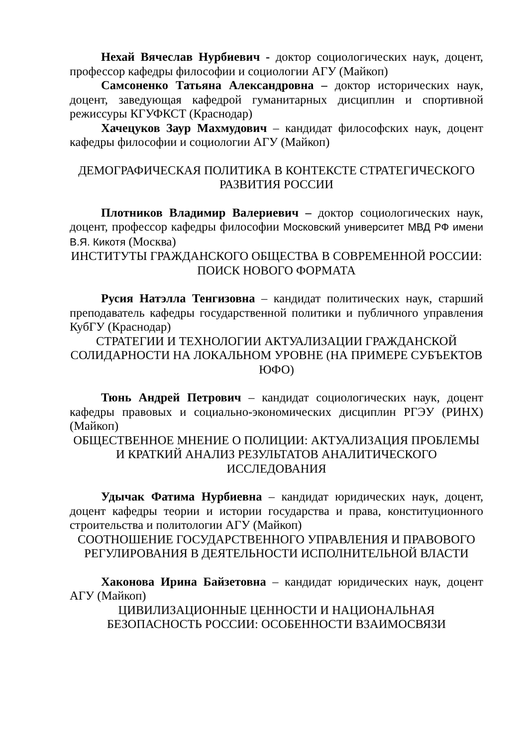Нехай Вячеслав Нурбиевич - доктор социологических наук, доцент, профессор кафедры философии и социологии АГУ (Майкоп)
Самсоненко Татьяна Александровна – доктор исторических наук, доцент, заведующая кафедрой гуманитарных дисциплин и спортивной режиссуры КГУФКСТ (Краснодар)
Хачецуков Заур Махмудович – кандидат философских наук, доцент кафедры философии и социологии АГУ (Майкоп)
ДЕМОГРАФИЧЕСКАЯ ПОЛИТИКА В КОНТЕКСТЕ СТРАТЕГИЧЕСКОГО РАЗВИТИЯ РОССИИ
Плотников Владимир Валериевич – доктор социологических наук, доцент, профессор кафедры философии Московский университет МВД РФ имени В.Я. Кикотя (Москва)
ИНСТИТУТЫ ГРАЖДАНСКОГО ОБЩЕСТВА В СОВРЕМЕННОЙ РОССИИ: ПОИСК НОВОГО ФОРМАТА
Русия Натэлла Тенгизовна – кандидат политических наук, старший преподаватель кафедры государственной политики и публичного управления КубГУ (Краснодар)
СТРАТЕГИИ И ТЕХНОЛОГИИ АКТУАЛИЗАЦИИ ГРАЖДАНСКОЙ СОЛИДАРНОСТИ НА ЛОКАЛЬНОМ УРОВНЕ (НА ПРИМЕРЕ СУБЪЕКТОВ ЮФО)
Тюнь Андрей Петрович – кандидат социологических наук, доцент кафедры правовых и социально-экономических дисциплин РГЭУ (РИНХ) (Майкоп)
ОБЩЕСТВЕННОЕ МНЕНИЕ О ПОЛИЦИИ: АКТУАЛИЗАЦИЯ ПРОБЛЕМЫ И КРАТКИЙ АНАЛИЗ РЕЗУЛЬТАТОВ АНАЛИТИЧЕСКОГО ИССЛЕДОВАНИЯ
Удычак Фатима Нурбиевна – кандидат юридических наук, доцент, доцент кафедры теории и истории государства и права, конституционного строительства и политологии АГУ (Майкоп)
СООТНОШЕНИЕ ГОСУДАРСТВЕННОГО УПРАВЛЕНИЯ И ПРАВОВОГО РЕГУЛИРОВАНИЯ В ДЕЯТЕЛЬНОСТИ ИСПОЛНИТЕЛЬНОЙ ВЛАСТИ
Хаконова Ирина Байзетовна – кандидат юридических наук, доцент АГУ (Майкоп)
ЦИВИЛИЗАЦИОННЫЕ ЦЕННОСТИ И НАЦИОНАЛЬНАЯ БЕЗОПАСНОСТЬ РОССИИ: ОСОБЕННОСТИ ВЗАИМОСВЯЗИ